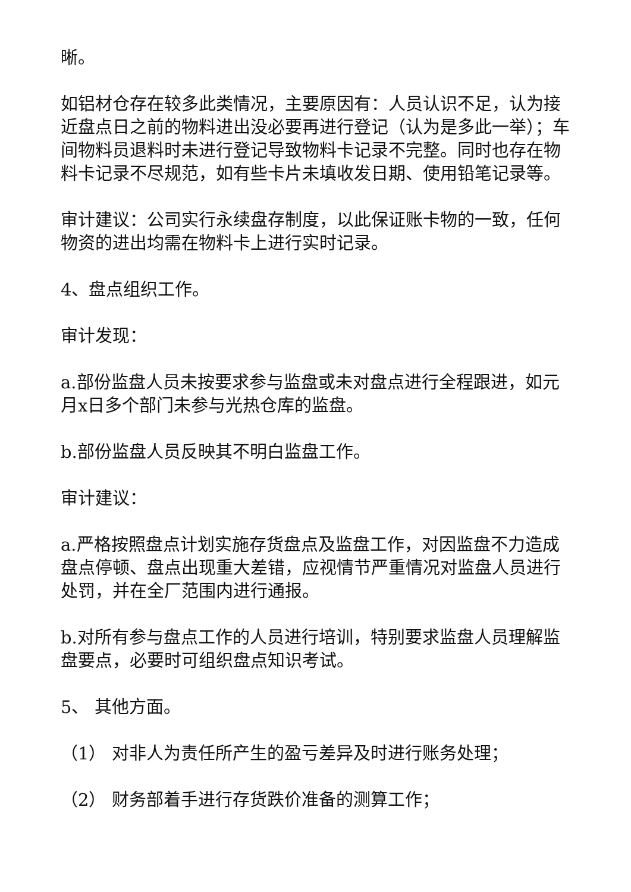晰。
如铝材仓存在较多此类情况，主要原因有：人员认识不足，认为接近盘点日之前的物料进出没必要再进行登记（认为是多此一举）；车间物料员退料时未进行登记导致物料卡记录不完整。同时也存在物料卡记录不尽规范，如有些卡片未填收发日期、使用铅笔记录等。
审计建议：公司实行永续盘存制度，以此保证账卡物的一致，任何物资的进出均需在物料卡上进行实时记录。
4、盘点组织工作。
审计发现：
a.部份监盘人员未按要求参与监盘或未对盘点进行全程跟进，如元月x日多个部门未参与光热仓库的监盘。
b.部份监盘人员反映其不明白监盘工作。
审计建议：
a.严格按照盘点计划实施存货盘点及监盘工作，对因监盘不力造成盘点停顿、盘点出现重大差错，应视情节严重情况对监盘人员进行处罚，并在全厂范围内进行通报。
b.对所有参与盘点工作的人员进行培训，特别要求监盘人员理解监盘要点，必要时可组织盘点知识考试。
5、 其他方面。
（1） 对非人为责任所产生的盈亏差异及时进行账务处理；
（2） 财务部着手进行存货跌价准备的测算工作；